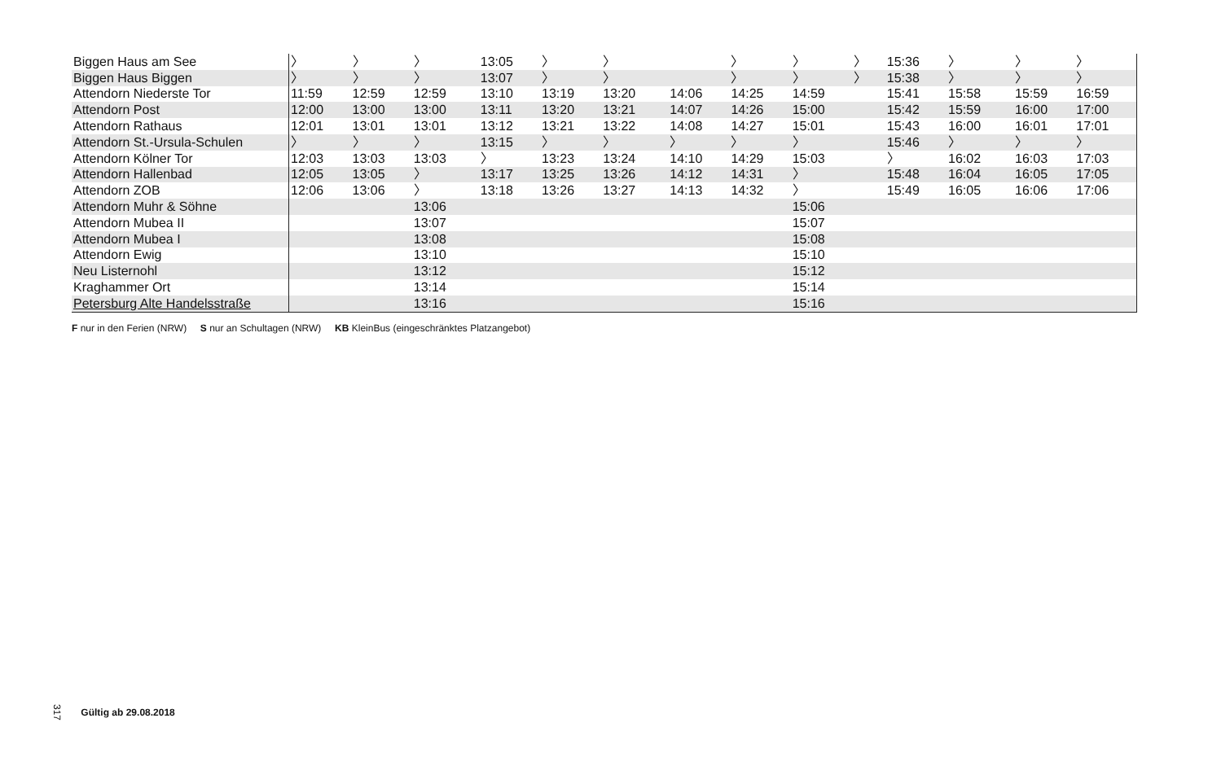| Biggen Haus am See | 〉 | 〉 | 〉 | | 13:05 | 〉 | 〉 | | | 〉 | 〉 | 〉 | | 15:36 | 〉 | | 〉 | 〉 |
| Biggen Haus Biggen | 〉 | 〉 | 〉 | | 13:07 | 〉 | 〉 | | | 〉 | 〉 | 〉 | | 15:38 | 〉 | | 〉 | 〉 |
| Attendorn Niederste Tor | 11:59 | 12:59 | 12:59 | | 13:10 | 13:19 | 13:20 | | 14:06 | 14:25 | 14:59 | | | 15:41 | 15:58 | | 15:59 | 16:59 |
| Attendorn Post | 12:00 | 13:00 | 13:00 | | 13:11 | 13:20 | 13:21 | | 14:07 | 14:26 | 15:00 | | | 15:42 | 15:59 | | 16:00 | 17:00 |
| Attendorn Rathaus | 12:01 | 13:01 | 13:01 | | 13:12 | 13:21 | 13:22 | | 14:08 | 14:27 | 15:01 | | | 15:43 | 16:00 | | 16:01 | 17:01 |
| Attendorn St.-Ursula-Schulen | 〉 | 〉 | 〉 | | 13:15 | 〉 | 〉 | | 〉 | 〉 | 〉 | | | 15:46 | 〉 | | 〉 | 〉 |
| Attendorn Kölner Tor | 12:03 | 13:03 | 13:03 | | 〉 | 13:23 | 13:24 | | 14:10 | 14:29 | 15:03 | | | 〉 | 16:02 | | 16:03 | 17:03 |
| Attendorn Hallenbad | 12:05 | 13:05 | 〉 | | 13:17 | 13:25 | 13:26 | | 14:12 | 14:31 | 〉 | | | 15:48 | 16:04 | | 16:05 | 17:05 |
| Attendorn ZOB | 12:06 | 13:06 | 〉 | | 13:18 | 13:26 | 13:27 | | 14:13 | 14:32 | 〉 | | | 15:49 | 16:05 | | 16:06 | 17:06 |
| Attendorn Muhr & Söhne | | | 13:06 | | | | | | | | 15:06 | | | | | | | |
| Attendorn Mubea II | | | 13:07 | | | | | | | | 15:07 | | | | | | | |
| Attendorn Mubea I | | | 13:08 | | | | | | | | 15:08 | | | | | | | |
| Attendorn Ewig | | | 13:10 | | | | | | | | 15:10 | | | | | | | |
| Neu Listernohl | | | 13:12 | | | | | | | | 15:12 | | | | | | | |
| Kraghammer Ort | | | 13:14 | | | | | | | | 15:14 | | | | | | | |
| Petersburg Alte Handelsstraße | | | 13:16 | | | | | | | | 15:16 | | | | | | | |
F nur in den Ferien (NRW) S nur an Schultagen (NRW) KB KleinBus (eingeschränktes Platzangebot)
317 Gültig ab 29.08.2018